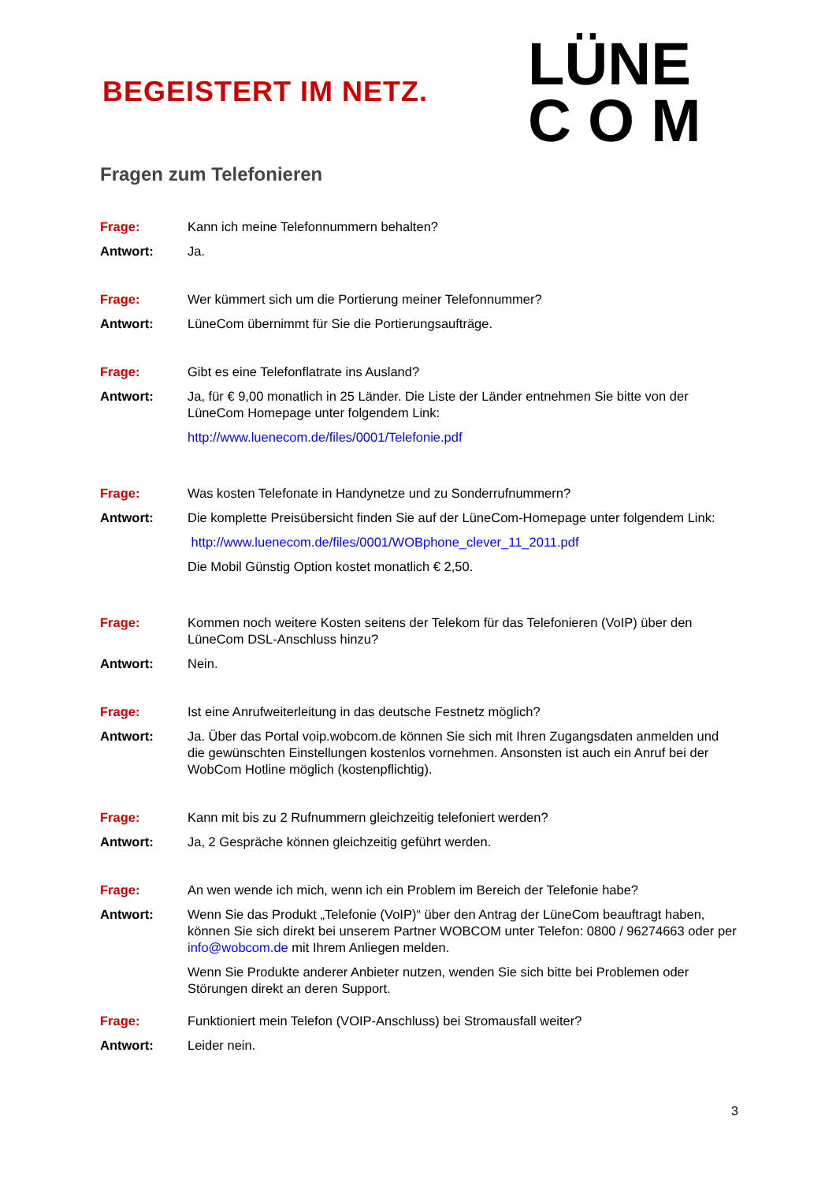BEGEISTERT IM NETZ.
LÜNE
C O M
Fragen zum Telefonieren
Frage: Kann ich meine Telefonnummern behalten?
Antwort: Ja.
Frage: Wer kümmert sich um die Portierung meiner Telefonnummer?
Antwort: LüneCom übernimmt für Sie die Portierungsaufträge.
Frage: Gibt es eine Telefonflatrate ins Ausland?
Antwort: Ja, für € 9,00 monatlich in 25 Länder. Die Liste der Länder entnehmen Sie bitte von der LüneCom Homepage unter folgendem Link:
http://www.luenecom.de/files/0001/Telefonie.pdf
Frage: Was kosten Telefonate in Handynetze und zu Sonderrufnummern?
Antwort: Die komplette Preisübersicht finden Sie auf der LüneCom-Homepage unter folgendem Link:
http://www.luenecom.de/files/0001/WOBphone_clever_11_2011.pdf
Die Mobil Günstig Option kostet monatlich € 2,50.
Frage: Kommen noch weitere Kosten seitens der Telekom für das Telefonieren (VoIP) über den LüneCom DSL-Anschluss hinzu?
Antwort: Nein.
Frage: Ist eine Anrufweiterleitung in das deutsche Festnetz möglich?
Antwort: Ja. Über das Portal voip.wobcom.de können Sie sich mit Ihren Zugangsdaten anmelden und die gewünschten Einstellungen kostenlos vornehmen. Ansonsten ist auch ein Anruf bei der WobCom Hotline möglich (kostenpflichtig).
Frage: Kann mit bis zu 2 Rufnummern gleichzeitig telefoniert werden?
Antwort: Ja, 2 Gespräche können gleichzeitig geführt werden.
Frage: An wen wende ich mich, wenn ich ein Problem im Bereich der Telefonie habe?
Antwort: Wenn Sie das Produkt „Telefonie (VoIP)“ über den Antrag der LüneCom beauftragt haben, können Sie sich direkt bei unserem Partner WOBCOM unter Telefon: 0800 / 96274663 oder per info@wobcom.de mit Ihrem Anliegen melden.
Wenn Sie Produkte anderer Anbieter nutzen, wenden Sie sich bitte bei Problemen oder Störungen direkt an deren Support.
Frage: Funktioniert mein Telefon (VOIP-Anschluss) bei Stromausfall weiter?
Antwort: Leider nein.
3